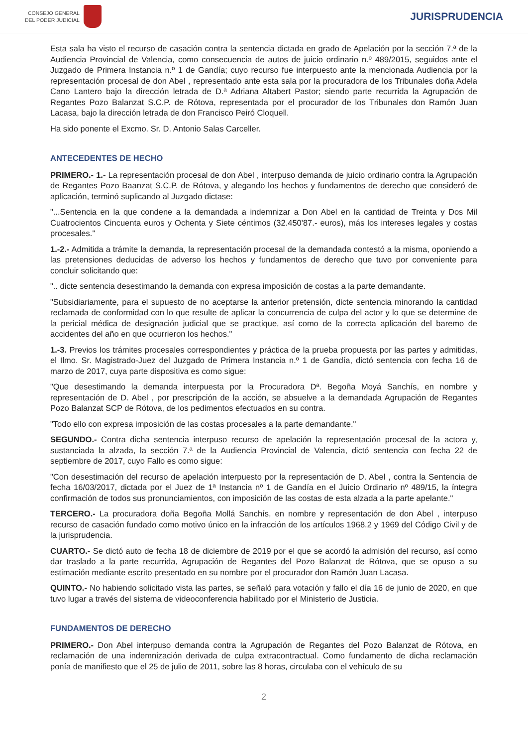CONSEJO GENERAL
DEL PODER JUDICIAL
JURISPRUDENCIA
Esta sala ha visto el recurso de casación contra la sentencia dictada en grado de Apelación por la sección 7.ª de la Audiencia Provincial de Valencia, como consecuencia de autos de juicio ordinario n.º 489/2015, seguidos ante el Juzgado de Primera Instancia n.º 1 de Gandía; cuyo recurso fue interpuesto ante la mencionada Audiencia por la representación procesal de don Abel , representado ante esta sala por la procuradora de los Tribunales doña Adela Cano Lantero bajo la dirección letrada de D.ª Adriana Altabert Pastor; siendo parte recurrida la Agrupación de Regantes Pozo Balanzat S.C.P. de Rótova, representada por el procurador de los Tribunales don Ramón Juan Lacasa, bajo la dirección letrada de don Francisco Peiró Cloquell.
Ha sido ponente el Excmo. Sr. D. Antonio Salas Carceller.
ANTECEDENTES DE HECHO
PRIMERO.- 1.- La representación procesal de don Abel , interpuso demanda de juicio ordinario contra la Agrupación de Regantes Pozo Baanzat S.C.P. de Rótova, y alegando los hechos y fundamentos de derecho que consideró de aplicación, terminó suplicando al Juzgado dictase:
"...Sentencia en la que condene a la demandada a indemnizar a Don Abel en la cantidad de Treinta y Dos Mil Cuatrocientos Cincuenta euros y Ochenta y Siete céntimos (32.450'87.- euros), más los intereses legales y costas procesales."
1.-2.- Admitida a trámite la demanda, la representación procesal de la demandada contestó a la misma, oponiendo a las pretensiones deducidas de adverso los hechos y fundamentos de derecho que tuvo por conveniente para concluir solicitando que:
".. dicte sentencia desestimando la demanda con expresa imposición de costas a la parte demandante.
"Subsidiariamente, para el supuesto de no aceptarse la anterior pretensión, dicte sentencia minorando la cantidad reclamada de conformidad con lo que resulte de aplicar la concurrencia de culpa del actor y lo que se determine de la pericial médica de designación judicial que se practique, así como de la correcta aplicación del baremo de accidentes del año en que ocurrieron los hechos."
1.-3. Previos los trámites procesales correspondientes y práctica de la prueba propuesta por las partes y admitidas, el Ilmo. Sr. Magistrado-Juez del Juzgado de Primera Instancia n.º 1 de Gandía, dictó sentencia con fecha 16 de marzo de 2017, cuya parte dispositiva es como sigue:
"Que desestimando la demanda interpuesta por la Procuradora Dª. Begoña Moyá Sanchís, en nombre y representación de D. Abel , por prescripción de la acción, se absuelve a la demandada Agrupación de Regantes Pozo Balanzat SCP de Rótova, de los pedimentos efectuados en su contra.
"Todo ello con expresa imposición de las costas procesales a la parte demandante."
SEGUNDO.- Contra dicha sentencia interpuso recurso de apelación la representación procesal de la actora y, sustanciada la alzada, la sección 7.ª de la Audiencia Provincial de Valencia, dictó sentencia con fecha 22 de septiembre de 2017, cuyo Fallo es como sigue:
"Con desestimación del recurso de apelación interpuesto por la representación de D. Abel , contra la Sentencia de fecha 16/03/2017, dictada por el Juez de 1ª Instancia nº 1 de Gandía en el Juicio Ordinario nº 489/15, la íntegra confirmación de todos sus pronunciamientos, con imposición de las costas de esta alzada a la parte apelante."
TERCERO.- La procuradora doña Begoña Mollá Sanchís, en nombre y representación de don Abel , interpuso recurso de casación fundado como motivo único en la infracción de los artículos 1968.2 y 1969 del Código Civil y de la jurisprudencia.
CUARTO.- Se dictó auto de fecha 18 de diciembre de 2019 por el que se acordó la admisión del recurso, así como dar traslado a la parte recurrida, Agrupación de Regantes del Pozo Balanzat de Rótova, que se opuso a su estimación mediante escrito presentado en su nombre por el procurador don Ramón Juan Lacasa.
QUINTO.- No habiendo solicitado vista las partes, se señaló para votación y fallo el día 16 de junio de 2020, en que tuvo lugar a través del sistema de videoconferencia habilitado por el Ministerio de Justicia.
FUNDAMENTOS DE DERECHO
PRIMERO.- Don Abel interpuso demanda contra la Agrupación de Regantes del Pozo Balanzat de Rótova, en reclamación de una indemnización derivada de culpa extracontractual. Como fundamento de dicha reclamación ponía de manifiesto que el 25 de julio de 2011, sobre las 8 horas, circulaba con el vehículo de su
2